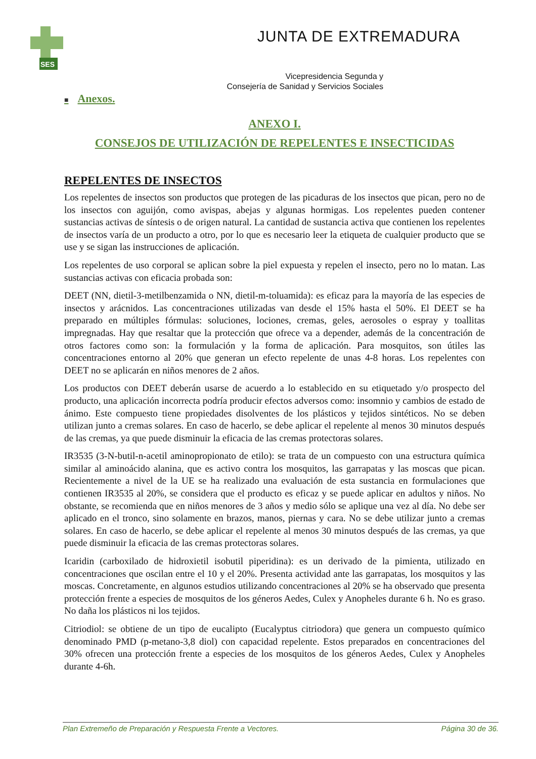SES
JUNTA DE EXTREMADURA
Vicepresidencia Segunda y
Consejería de Sanidad y Servicios Sociales
■ Anexos.
ANEXO I.
CONSEJOS DE UTILIZACIÓN DE REPELENTES E INSECTICIDAS
REPELENTES DE INSECTOS
Los repelentes de insectos son productos que protegen de las picaduras de los insectos que pican, pero no de los insectos con aguijón, como avispas, abejas y algunas hormigas. Los repelentes pueden contener sustancias activas de síntesis o de origen natural. La cantidad de sustancia activa que contienen los repelentes de insectos varía de un producto a otro, por lo que es necesario leer la etiqueta de cualquier producto que se use y se sigan las instrucciones de aplicación.
Los repelentes de uso corporal se aplican sobre la piel expuesta y repelen el insecto, pero no lo matan. Las sustancias activas con eficacia probada son:
DEET (NN, dietil-3-metilbenzamida o NN, dietil-m-toluamida): es eficaz para la mayoría de las especies de insectos y arácnidos. Las concentraciones utilizadas van desde el 15% hasta el 50%. El DEET se ha preparado en múltiples fórmulas: soluciones, lociones, cremas, geles, aerosoles o espray y toallitas impregnadas. Hay que resaltar que la protección que ofrece va a depender, además de la concentración de otros factores como son: la formulación y la forma de aplicación. Para mosquitos, son útiles las concentraciones entorno al 20% que generan un efecto repelente de unas 4-8 horas. Los repelentes con DEET no se aplicarán en niños menores de 2 años.
Los productos con DEET deberán usarse de acuerdo a lo establecido en su etiquetado y/o prospecto del producto, una aplicación incorrecta podría producir efectos adversos como: insomnio y cambios de estado de ánimo. Este compuesto tiene propiedades disolventes de los plásticos y tejidos sintéticos. No se deben utilizan junto a cremas solares. En caso de hacerlo, se debe aplicar el repelente al menos 30 minutos después de las cremas, ya que puede disminuir la eficacia de las cremas protectoras solares.
IR3535 (3-N-butil-n-acetil aminopropionato de etilo): se trata de un compuesto con una estructura química similar al aminoácido alanina, que es activo contra los mosquitos, las garrapatas y las moscas que pican. Recientemente a nivel de la UE se ha realizado una evaluación de esta sustancia en formulaciones que contienen IR3535 al 20%, se considera que el producto es eficaz y se puede aplicar en adultos y niños. No obstante, se recomienda que en niños menores de 3 años y medio sólo se aplique una vez al día. No debe ser aplicado en el tronco, sino solamente en brazos, manos, piernas y cara. No se debe utilizar junto a cremas solares. En caso de hacerlo, se debe aplicar el repelente al menos 30 minutos después de las cremas, ya que puede disminuir la eficacia de las cremas protectoras solares.
Icaridin (carboxilado de hidroxietil isobutil piperidina): es un derivado de la pimienta, utilizado en concentraciones que oscilan entre el 10 y el 20%. Presenta actividad ante las garrapatas, los mosquitos y las moscas. Concretamente, en algunos estudios utilizando concentraciones al 20% se ha observado que presenta protección frente a especies de mosquitos de los géneros Aedes, Culex y Anopheles durante 6 h. No es graso. No daña los plásticos ni los tejidos.
Citriodiol: se obtiene de un tipo de eucalipto (Eucalyptus citriodora) que genera un compuesto químico denominado PMD (p-metano-3,8 diol) con capacidad repelente. Estos preparados en concentraciones del 30% ofrecen una protección frente a especies de los mosquitos de los géneros Aedes, Culex y Anopheles durante 4-6h.
Plan Extremeño de Preparación y Respuesta Frente a Vectores. Página 30 de 36.